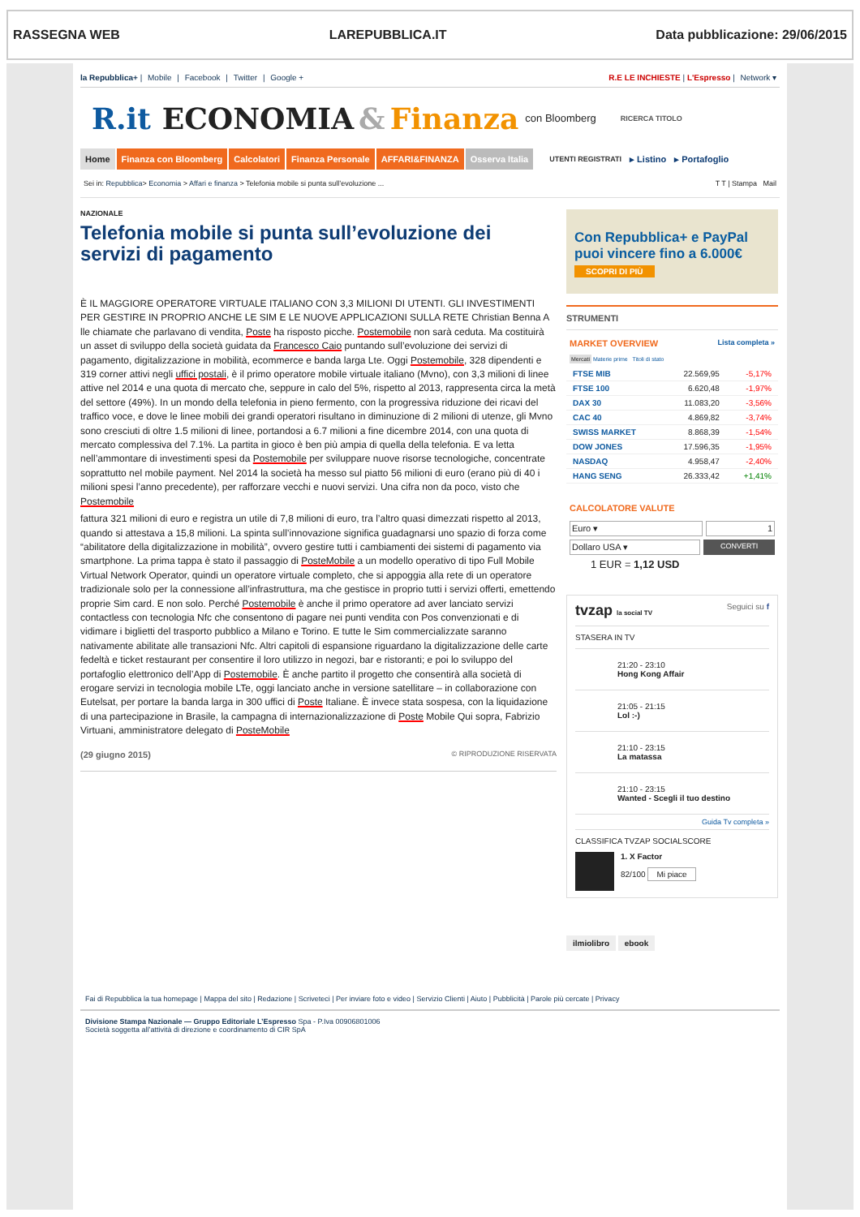RASSEGNA WEB LAREPUBBLICA.IT Data pubblicazione: 29/06/2015
la Repubblica+ | Mobile | Facebook | Twitter | Google +
R.E LE INCHIESTE | L'Espresso | Network ▾
R.it ECONOMIA & Finanza con Bloomberg RICERCA TITOLO
Home Finanza con Bloomberg Calcolatori Finanza Personale AFFARI&FINANZA Osserva Italia UTENTI REGISTRATI ▸ Listino ▸ Portafoglio
Sei in: Repubblica> Economia > Affari e finanza > Telefonia mobile si punta sull’evoluzione ...
T T | Stampa Mail
NAZIONALE
Telefonia mobile si punta sull’evoluzione dei servizi di pagamento
È IL MAGGIORE OPERATORE VIRTUALE ITALIANO CON 3,3 MILIONI DI UTENTI. GLI INVESTIMENTI PER GESTIRE IN PROPRIO ANCHE LE SIM E LE NUOVE APPLICAZIONI SULLA RETE Christian Benna A lle chiamate che parlavano di vendita, Poste ha risposto picche. Postemobile non sarà ceduta. Ma costituirà un asset di sviluppo della società guidata da Francesco Caio puntando sull’evoluzione dei servizi di pagamento, digitalizzazione in mobilità, ecommerce e banda larga Lte. Oggi Postemobile, 328 dipendenti e 319 corner attivi negli uffici postali, è il primo operatore mobile virtuale italiano (Mvno), con 3,3 milioni di linee attive nel 2014 e una quota di mercato che, seppure in calo del 5%, rispetto al 2013, rappresenta circa la metà del settore (49%). In un mondo della telefonia in pieno fermento, con la progressiva riduzione dei ricavi del traffico voce, e dove le linee mobili dei grandi operatori risultano in diminuzione di 2 milioni di utenze, gli Mvno sono cresciuti di oltre 1.5 milioni di linee, portandosi a 6.7 milioni a fine dicembre 2014, con una quota di mercato complessiva del 7.1%. La partita in gioco è ben più ampia di quella della telefonia. E va letta nell’ammontare di investimenti spesi da Postemobile per sviluppare nuove risorse tecnologiche, concentrate soprattutto nel mobile payment. Nel 2014 la società ha messo sul piatto 56 milioni di euro (erano più di 40 i milioni spesi l’anno precedente), per rafforzare vecchi e nuovi servizi. Una cifra non da poco, visto che Postemobile
fattura 321 milioni di euro e registra un utile di 7,8 milioni di euro, tra l’altro quasi dimezzati rispetto al 2013, quando si attestava a 15,8 milioni. La spinta sull’innovazione significa guadagnarsi uno spazio di forza come “abilitatore della digitalizzazione in mobilità”, ovvero gestire tutti i cambiamenti dei sistemi di pagamento via smartphone. La prima tappa è stato il passaggio di PosteMobile a un modello operativo di tipo Full Mobile Virtual Network Operator, quindi un operatore virtuale completo, che si appoggia alla rete di un operatore tradizionale solo per la connessione all’infrastruttura, ma che gestisce in proprio tutti i servizi offerti, emettendo proprie Sim card. E non solo. Perché Postemobile è anche il primo operatore ad aver lanciato servizi contactless con tecnologia Nfc che consentono di pagare nei punti vendita con Pos convenzionati e di vidimare i biglietti del trasporto pubblico a Milano e Torino. E tutte le Sim commercializzate saranno nativamente abilitate alle transazioni Nfc. Altri capitoli di espansione riguardano la digitalizzazione delle carte fedeltà e ticket restaurant per consentire il loro utilizzo in negozi, bar e ristoranti; e poi lo sviluppo del portafoglio elettronico dell’App di Postemobile. È anche partito il progetto che consentirà alla società di erogare servizi in tecnologia mobile LTe, oggi lanciato anche in versione satellitare – in collaborazione con Eutelsat, per portare la banda larga in 300 uffici di Poste Italiane. È invece stata sospesa, con la liquidazione di una partecipazione in Brasile, la campagna di internazionalizzazione di Poste Mobile Qui sopra, Fabrizio Virtuani, amministratore delegato di PosteMobile
(29 giugno 2015) © RIPRODUZIONE RISERVATA
Con Repubblica+ e PayPal puoi vincere fino a 6.000€
SCOPRI DI PIÙ
STRUMENTI
MARKET OVERVIEW
Lista completa »
Mercati Materie prime Titoli di stato
| FTSE MIB | 22.569,95 | -5,17% |
| FTSE 100 | 6.620,48 | -1,97% |
| DAX 30 | 11.083,20 | -3,56% |
| CAC 40 | 4.869,82 | -3,74% |
| SWISS MARKET | 8.868,39 | -1,54% |
| DOW JONES | 17.596,35 | -1,95% |
| NASDAQ | 4.958,47 | -2,40% |
| HANG SENG | 26.333,42 | +1,41% |
CALCOLATORE VALUTE
Euro ▾ 1
Dollaro USA ▾
CONVERTI
1 EUR = 1,12 USD
tvzap la social TV Seguici su f
STASERA IN TV
21:20 - 23:10
Hong Kong Affair
21:05 - 21:15
Lol :-)
21:10 - 23:15
La matassa
21:10 - 23:15
Wanted - Scegli il tuo destino
Guida Tv completa »
CLASSIFICA TVZAP SOCIALSCORE
1. X Factor
82/100 Mi piace
ilmiolibro ebook
Fai di Repubblica la tua homepage | Mappa del sito | Redazione | Scriveteci | Per inviare foto e video | Servizio Clienti | Aiuto | Pubblicità | Parole più cercate | Privacy
Divisione Stampa Nazionale — Gruppo Editoriale L’Espresso Spa - P.Iva 00906801006
Società soggetta all’attività di direzione e coordinamento di CIR SpA